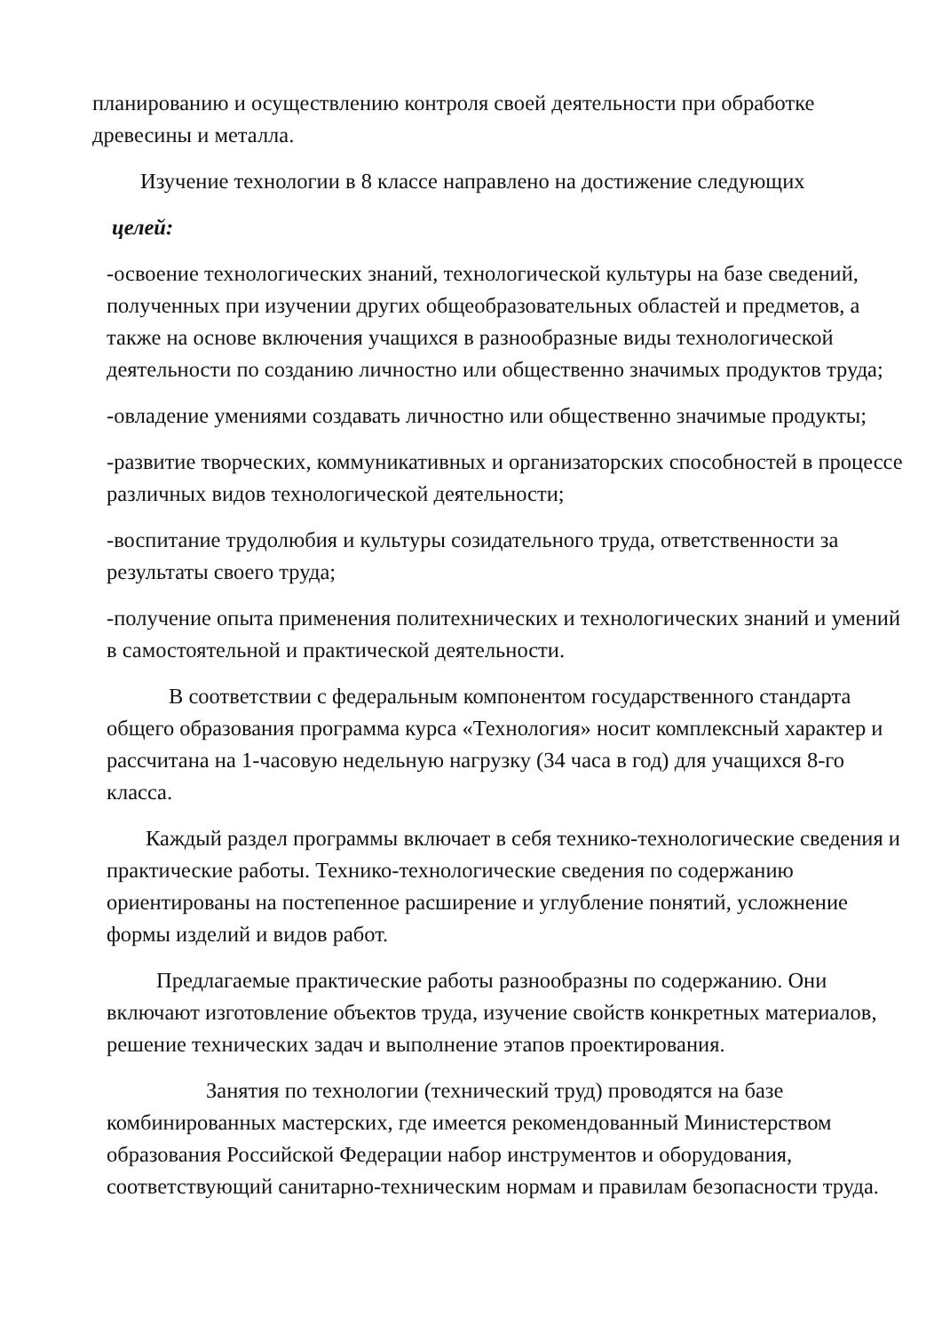планированию и осуществлению контроля своей деятельности при обработке древесины и металла.
Изучение технологии в 8 классе направлено на достижение следующих
целей:
-освоение технологических знаний, технологической культуры на базе сведений, полученных при изучении других общеобразовательных областей и предметов, а также на основе включения учащихся в разнообразные виды технологической деятельности по созданию личностно или общественно значимых продуктов труда;
-овладение умениями создавать личностно или общественно значимые продукты;
-развитие творческих, коммуникативных и организаторских способностей в процессе различных видов технологической деятельности;
-воспитание трудолюбия и культуры созидательного труда, ответственности за результаты своего труда;
-получение опыта применения политехнических и технологических знаний и умений в самостоятельной и практической деятельности.
В соответствии с федеральным компонентом государственного стандарта общего образования программа курса «Технология» носит комплексный характер и рассчитана на 1-часовую недельную нагрузку (34 часа в год) для учащихся 8-го класса.
Каждый раздел программы включает в себя технико-технологические сведения и практические работы. Технико-технологические сведения по содержанию ориентированы на постепенное расширение и углубление понятий, усложнение формы изделий и видов работ.
Предлагаемые практические работы разнообразны по содержанию. Они включают изготовление объектов труда, изучение свойств конкретных материалов, решение технических задач и выполнение этапов проектирования.
Занятия по технологии (технический труд) проводятся на базе комбинированных мастерских, где имеется рекомендованный Министерством образования Российской Федерации набор инструментов и оборудования, соответствующий санитарно-техническим нормам и правилам безопасности труда.